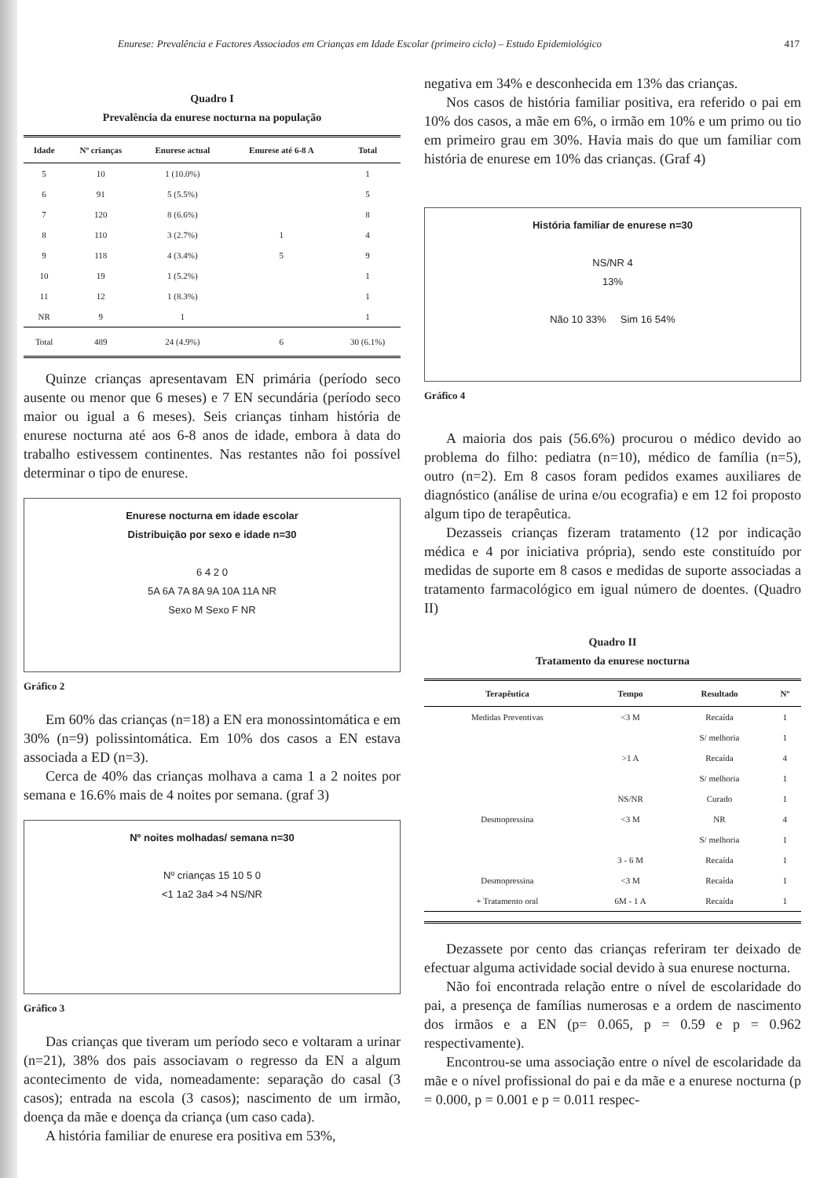Enurese: Prevalência e Factores Associados em Crianças em Idade Escolar (primeiro ciclo) – Estudo Epidemiológico 417
Quadro I
Prevalência da enurese nocturna na população
| Idade | Nº crianças | Enurese actual | Enurese até 6-8 A | Total |
| --- | --- | --- | --- | --- |
| 5 | 10 | 1 (10.0%) | | 1 |
| 6 | 91 | 5 (5.5%) | | 5 |
| 7 | 120 | 8 (6.6%) | | 8 |
| 8 | 110 | 3 (2.7%) | 1 | 4 |
| 9 | 118 | 4 (3.4%) | 5 | 9 |
| 10 | 19 | 1 (5.2%) | | 1 |
| 11 | 12 | 1 (8.3%) | | 1 |
| NR | 9 | 1 | | 1 |
| Total | 489 | 24 (4.9%) | 6 | 30 (6.1%) |
Quinze crianças apresentavam EN primária (período seco ausente ou menor que 6 meses) e 7 EN secundária (período seco maior ou igual a 6 meses). Seis crianças tinham história de enurese nocturna até aos 6-8 anos de idade, embora à data do trabalho estivessem continentes. Nas restantes não foi possível determinar o tipo de enurese.
Enurese nocturna em idade escolar
Distribuição por sexo e idade n=30
6 4 2 0
5A 6A 7A 8A 9A 10A 11A NR
Sexo M Sexo F NR
Gráfico 2
Em 60% das crianças (n=18) a EN era monossintomática e em 30% (n=9) polissintomática. Em 10% dos casos a EN estava associada a ED (n=3).
Cerca de 40% das crianças molhava a cama 1 a 2 noites por semana e 16.6% mais de 4 noites por semana. (graf 3)
Nº noites molhadas/ semana n=30
Nº crianças 15 10 5 0
<1 1a2 3a4 >4 NS/NR
Gráfico 3
Das crianças que tiveram um período seco e voltaram a urinar (n=21), 38% dos pais associavam o regresso da EN a algum acontecimento de vida, nomeadamente: separação do casal (3 casos); entrada na escola (3 casos); nascimento de um irmão, doença da mãe e doença da criança (um caso cada).
A história familiar de enurese era positiva em 53%,
negativa em 34% e desconhecida em 13% das crianças.
Nos casos de história familiar positiva, era referido o pai em 10% dos casos, a mãe em 6%, o irmão em 10% e um primo ou tio em primeiro grau em 30%. Havia mais do que um familiar com história de enurese em 10% das crianças. (Graf 4)
História familiar de enurese n=30
NS/NR 4
13%
Não 10 33% Sim 16 54%
Gráfico 4
A maioria dos pais (56.6%) procurou o médico devido ao problema do filho: pediatra (n=10), médico de família (n=5), outro (n=2). Em 8 casos foram pedidos exames auxiliares de diagnóstico (análise de urina e/ou ecografia) e em 12 foi proposto algum tipo de terapêutica.
Dezasseis crianças fizeram tratamento (12 por indicação médica e 4 por iniciativa própria), sendo este constituído por medidas de suporte em 8 casos e medidas de suporte associadas a tratamento farmacológico em igual número de doentes. (Quadro II)
Quadro II
Tratamento da enurese nocturna
| Terapêutica | Tempo | Resultado | Nº |
| --- | --- | --- | --- |
| Medidas Preventivas | <3 M | Recaída | 1 |
| | | S/ melhoria | 1 |
| | >1 A | Recaída | 4 |
| | | S/ melhoria | 1 |
| | NS/NR | Curado | 1 |
| Desmopressina | <3 M | NR | 4 |
| | | S/ melhoria | 1 |
| | 3 - 6 M | Recaída | 1 |
| Desmopressina | <3 M | Recaída | 1 |
| + Tratamento oral | 6M - 1 A | Recaída | 1 |
Dezassete por cento das crianças referiram ter deixado de efectuar alguma actividade social devido à sua enurese nocturna.
Não foi encontrada relação entre o nível de escolaridade do pai, a presença de famílias numerosas e a ordem de nascimento dos irmãos e a EN (p= 0.065, p = 0.59 e p = 0.962 respectivamente).
Encontrou-se uma associação entre o nível de escolaridade da mãe e o nível profissional do pai e da mãe e a enurese nocturna (p = 0.000, p = 0.001 e p = 0.011 respec-